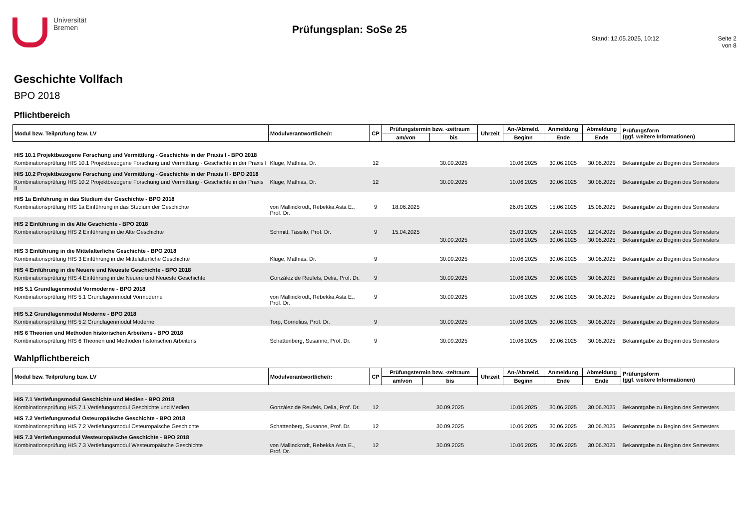Universität
Bremen
Prüfungsplan: SoSe 25
Stand: 12.05.2025, 10:12 Seite 2 von 8
Geschichte Vollfach
BPO 2018
Pflichtbereich
| Modul bzw. Teilprüfung bzw. LV | Modulverantwortliche/r: | CP | Prüfungstermin bzw. -zeitraum | | Uhrzeit | An-/Abmeld. | Anmeldung | Abmeldung | Prüfungsform (ggf. weitere Informationen) |
| --- | --- | --- | --- | --- | --- | --- | --- | --- | --- |
| | | | am/von | bis | | Beginn | Ende | Ende | |
| HIS 10.1 Projektbezogene Forschung und Vermittlung - Geschichte in der Praxis I - BPO 2018 | | | | | | | | | |
| Kombinationsprüfung HIS 10.1 Projektbezogene Forschung und Vermittlung - Geschichte in der Praxis I | Kluge, Mathias, Dr. | 12 | | 30.09.2025 | | 10.06.2025 | 30.06.2025 | 30.06.2025 | Bekanntgabe zu Beginn des Semesters |
| HIS 10.2 Projektbezogene Forschung und Vermittlung - Geschichte in der Praxis II - BPO 2018 | | | | | | | | | |
| Kombinationsprüfung HIS 10.2 Projektbezogene Forschung und Vermittlung - Geschichte in der Praxis II | Kluge, Mathias, Dr. | 12 | | 30.09.2025 | | 10.06.2025 | 30.06.2025 | 30.06.2025 | Bekanntgabe zu Beginn des Semesters |
| HIS 1a Einführung in das Studium der Geschichte - BPO 2018 | | | | | | | | | |
| Kombinationsprüfung HIS 1a Einführung in das Studium der Geschichte | von Mallinckrodt, Rebekka Asta E., Prof. Dr. | 9 | 18.06.2025 | | | 26.05.2025 | 15.06.2025 | 15.06.2025 | Bekanntgabe zu Beginn des Semesters |
| HIS 2 Einführung in die Alte Geschichte - BPO 2018 | | | | | | | | | |
| Kombinationsprüfung HIS 2 Einführung in die Alte Geschichte | Schmitt, Tassilo, Prof. Dr. | 9 | 15.04.2025 | | | 25.03.2025 | 12.04.2025 | 12.04.2025 | Bekanntgabe zu Beginn des Semesters |
| | | | | 30.09.2025 | | 10.06.2025 | 30.06.2025 | 30.06.2025 | Bekanntgabe zu Beginn des Semesters |
| HIS 3 Einführung in die Mittelalterliche Geschichte - BPO 2018 | | | | | | | | | |
| Kombinationsprüfung HIS 3 Einführung in die Mittelalterliche Geschichte | Kluge, Mathias, Dr. | 9 | | 30.09.2025 | | 10.06.2025 | 30.06.2025 | 30.06.2025 | Bekanntgabe zu Beginn des Semesters |
| HIS 4 Einführung in die Neuere und Neueste Geschichte - BPO 2018 | | | | | | | | | |
| Kombinationsprüfung HIS 4 Einführung in die Neuere und Neueste Geschichte | González de Reufels, Delia, Prof. Dr. | 9 | | 30.09.2025 | | 10.06.2025 | 30.06.2025 | 30.06.2025 | Bekanntgabe zu Beginn des Semesters |
| HIS 5.1 Grundlagenmodul Vormoderne - BPO 2018 | | | | | | | | | |
| Kombinationsprüfung HIS 5.1 Grundlagenmodul Vormoderne | von Mallinckrodt, Rebekka Asta E., Prof. Dr. | 9 | | 30.09.2025 | | 10.06.2025 | 30.06.2025 | 30.06.2025 | Bekanntgabe zu Beginn des Semesters |
| HIS 5.2 Grundlagenmodul Moderne - BPO 2018 | | | | | | | | | |
| Kombinationsprüfung HIS 5.2 Grundlagenmodul Moderne | Torp, Cornelius, Prof. Dr. | 9 | | 30.09.2025 | | 10.06.2025 | 30.06.2025 | 30.06.2025 | Bekanntgabe zu Beginn des Semesters |
| HIS 6 Theorien und Methoden historischen Arbeitens - BPO 2018 | | | | | | | | | |
| Kombinationsprüfung HIS 6 Theorien und Methoden historischen Arbeitens | Schattenberg, Susanne, Prof. Dr. | 9 | | 30.09.2025 | | 10.06.2025 | 30.06.2025 | 30.06.2025 | Bekanntgabe zu Beginn des Semesters |
Wahlpflichtbereich
| Modul bzw. Teilprüfung bzw. LV | Modulverantwortliche/r: | CP | Prüfungstermin bzw. -zeitraum | | Uhrzeit | An-/Abmeld. | Anmeldung | Abmeldung | Prüfungsform (ggf. weitere Informationen) |
| --- | --- | --- | --- | --- | --- | --- | --- | --- | --- |
| | | | am/von | bis | | Beginn | Ende | Ende | |
| HIS 7.1 Vertiefungsmodul Geschichte und Medien - BPO 2018 | | | | | | | | | |
| Kombinationsprüfung HIS 7.1 Vertiefungsmodul Geschichte und Medien | González de Reufels, Delia, Prof. Dr. | 12 | | 30.09.2025 | | 10.06.2025 | 30.06.2025 | 30.06.2025 | Bekanntgabe zu Beginn des Semesters |
| HIS 7.2 Vertiefungsmodul Osteuropäische Geschichte - BPO 2018 | | | | | | | | | |
| Kombinationsprüfung HIS 7.2 Vertiefungsmodul Osteuropäische Geschichte | Schattenberg, Susanne, Prof. Dr. | 12 | | 30.09.2025 | | 10.06.2025 | 30.06.2025 | 30.06.2025 | Bekanntgabe zu Beginn des Semesters |
| HIS 7.3 Vertiefungsmodul Westeuropäische Geschichte - BPO 2018 | | | | | | | | | |
| Kombinationsprüfung HIS 7.3 Vertiefungsmodul Westeuropäische Geschichte | von Mallinckrodt, Rebekka Asta E., Prof. Dr. | 12 | | 30.09.2025 | | 10.06.2025 | 30.06.2025 | 30.06.2025 | Bekanntgabe zu Beginn des Semesters |